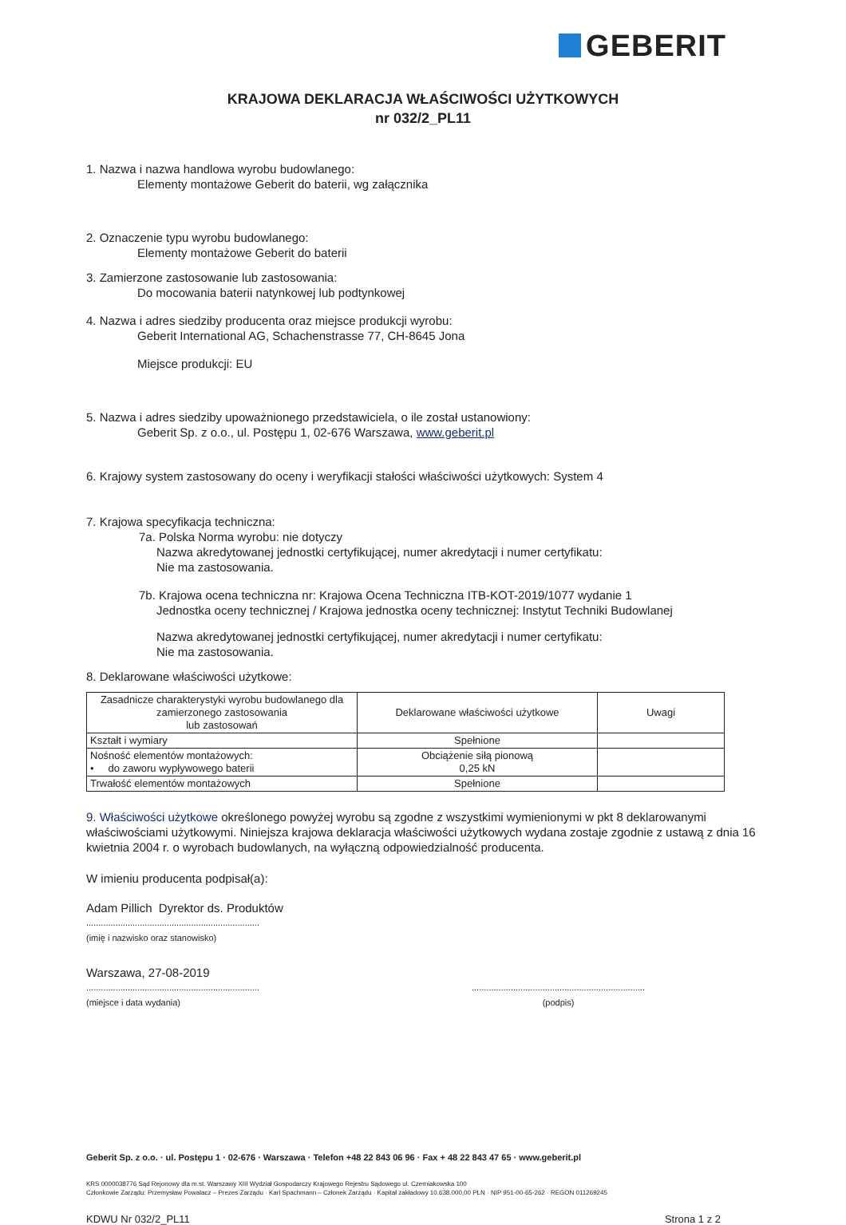GEBERIT
KRAJOWA DEKLARACJA WŁAŚCIWOŚCI UŻYTKOWYCH
nr 032/2_PL11
1. Nazwa i nazwa handlowa wyrobu budowlanego:
Elementy montażowe Geberit do baterii, wg załącznika
2. Oznaczenie typu wyrobu budowlanego:
Elementy montażowe Geberit do baterii
3. Zamierzone zastosowanie lub zastosowania:
Do mocowania baterii natynkowej lub podtynkowej
4. Nazwa i adres siedziby producenta oraz miejsce produkcji wyrobu:
Geberit International AG, Schachenstrasse 77, CH-8645 Jona
Miejsce produkcji: EU
5. Nazwa i adres siedziby upoważnionego przedstawiciela, o ile został ustanowiony:
Geberit Sp. z o.o., ul. Postępu 1, 02-676 Warszawa, www.geberit.pl
6. Krajowy system zastosowany do oceny i weryfikacji stałości właściwości użytkowych: System 4
7. Krajowa specyfikacja techniczna:
7a. Polska Norma wyrobu: nie dotyczy
Nazwa akredytowanej jednostki certyfikującej, numer akredytacji i numer certyfikatu:
Nie ma zastosowania.
7b. Krajowa ocena techniczna nr: Krajowa Ocena Techniczna ITB-KOT-2019/1077 wydanie 1
Jednostka oceny technicznej / Krajowa jednostka oceny technicznej: Instytut Techniki Budowlanej
Nazwa akredytowanej jednostki certyfikującej, numer akredytacji i numer certyfikatu:
Nie ma zastosowania.
8. Deklarowane właściwości użytkowe:
| Zasadnicze charakterystyki wyrobu budowlanego dla zamierzonego zastosowania lub zastosowań | Deklarowane właściwości użytkowe | Uwagi |
| Kształt i wymiary | Spełnione | |
| Nośność elementów montażowych: • do zaworu wypływowego baterii | Obciążenie siłą pionową 0,25 kN | |
| Trwałość elementów montażowych | Spełnione | |
9. Właściwości użytkowe określonego powyżej wyrobu są zgodne z wszystkimi wymienionymi w pkt 8 deklarowanymi właściwościami użytkowymi. Niniejsza krajowa deklaracja właściwości użytkowych wydana zostaje zgodnie z ustawą z dnia 16 kwietnia 2004 r. o wyrobach budowlanych, na wyłączną odpowiedzialność producenta.
W imieniu producenta podpisał(a):
Adam Pillich Dyrektor ds. Produktów
.......................................................................
(imię i nazwisko oraz stanowisko)
Warszawa, 27-08-2019
.......................................................................
(miejsce i data wydania)
.......................................................................
(podpis)
Geberit Sp. z o.o. · ul. Postępu 1 · 02-676 · Warszawa · Telefon +48 22 843 06 96 · Fax + 48 22 843 47 65 · www.geberit.pl
KRS 0000038776 Sąd Rejonowy dla m.st. Warszawy XIII Wydział Gospodarczy Krajowego Rejestru Sądowego ul. Czerniakowska 100
Członkowie Zarządu: Przemysław Powalacz – Prezes Zarządu · Karl Spachmann – Członek Zarządu · Kapitał zakładowy 10.638.000,00 PLN · NIP 951-00-65-262 · REGON 011269245
KDWU Nr 032/2_PL11 Strona 1 z 2